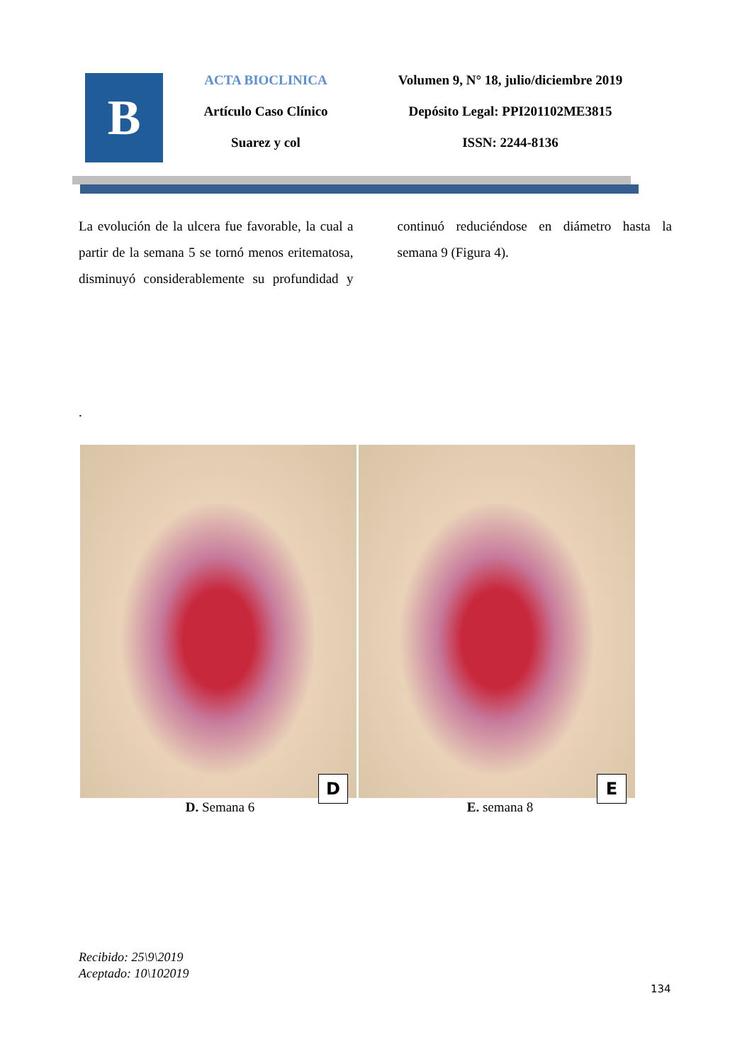B
ACTA BIOCLINICA
Artículo Caso Clínico
Suarez y col
Volumen 9, N° 18, julio/diciembre 2019
Depósito Legal: PPI201102ME3815
ISSN: 2244-8136
La evolución de la ulcera fue favorable, la cual a partir de la semana 5 se tornó menos eritematosa, disminuyó considerablemente su profundidad y continuó reduciéndose en diámetro hasta la semana 9 (Figura 4).
.
D
E
D. Semana 6 E. semana 8
Recibido: 25\9\2019
Aceptado: 10\102019
134